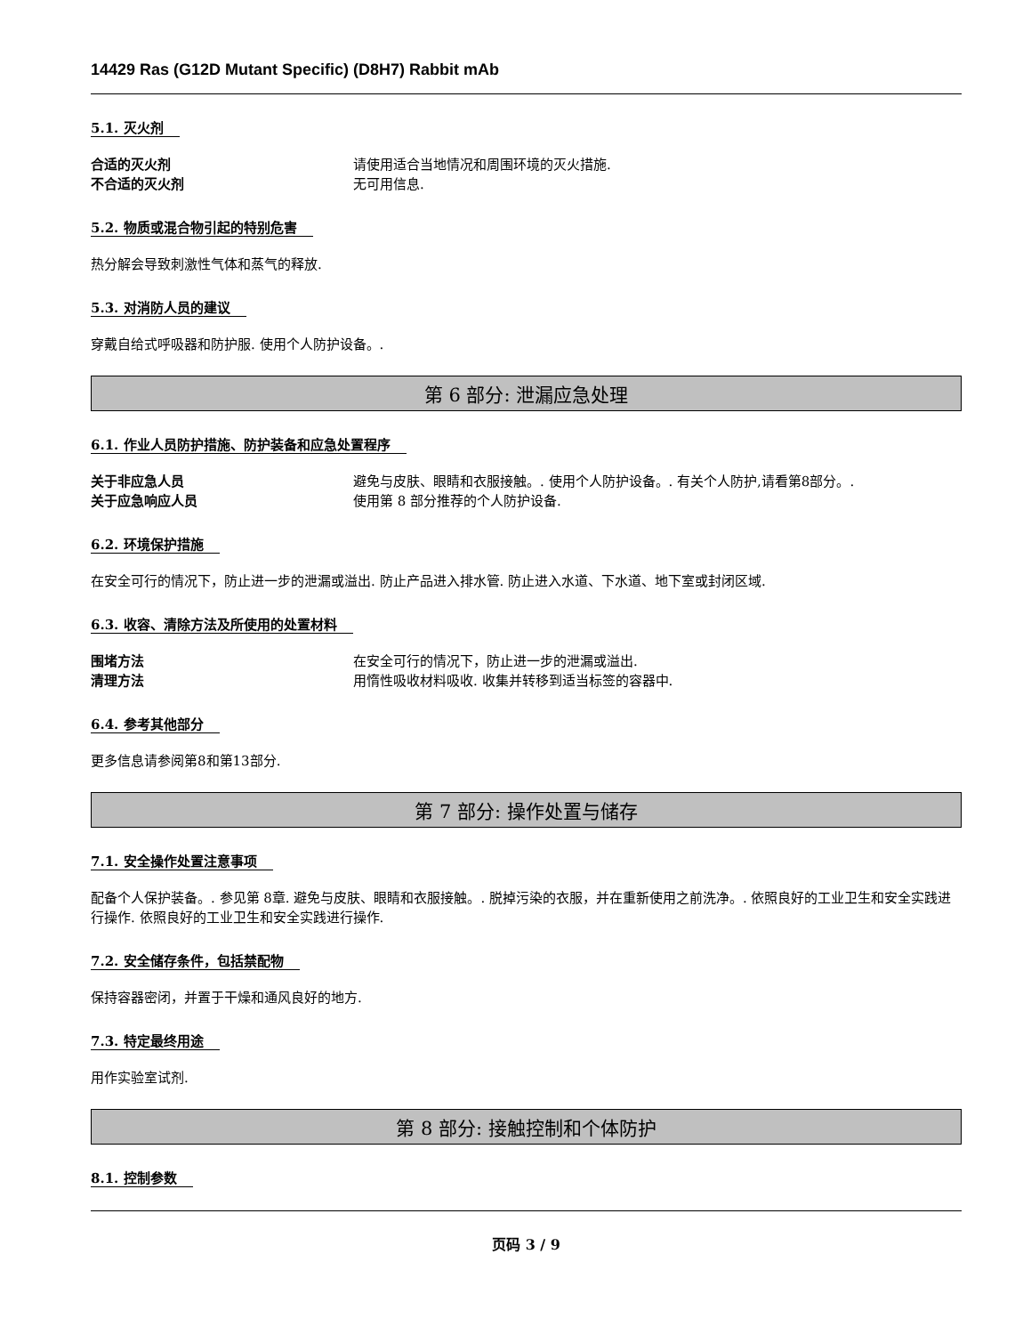14429 Ras (G12D Mutant Specific) (D8H7) Rabbit mAb
5.1. 灭火剂
合适的灭火剂 请使用适合当地情况和周围环境的灭火措施.
不合适的灭火剂 无可用信息.
5.2. 物质或混合物引起的特别危害
热分解会导致刺激性气体和蒸气的释放.
5.3. 对消防人员的建议
穿戴自给式呼吸器和防护服. 使用个人防护设备。.
第 6 部分: 泄漏应急处理
6.1. 作业人员防护措施、防护装备和应急处置程序
关于非应急人员 避免与皮肤、眼睛和衣服接触。. 使用个人防护设备。. 有关个人防护,请看第8部分。.
关于应急响应人员 使用第 8 部分推荐的个人防护设备.
6.2. 环境保护措施
在安全可行的情况下，防止进一步的泄漏或溢出. 防止产品进入排水管. 防止进入水道、下水道、地下室或封闭区域.
6.3. 收容、清除方法及所使用的处置材料
围堵方法 在安全可行的情况下，防止进一步的泄漏或溢出.
清理方法 用惰性吸收材料吸收. 收集并转移到适当标签的容器中.
6.4. 参考其他部分
更多信息请参阅第8和第13部分.
第 7 部分: 操作处置与储存
7.1. 安全操作处置注意事项
配备个人保护装备。. 参见第 8章. 避免与皮肤、眼睛和衣服接触。. 脱掉污染的衣服，并在重新使用之前洗净。. 依照良好的工业卫生和安全实践进行操作. 依照良好的工业卫生和安全实践进行操作.
7.2. 安全储存条件，包括禁配物
保持容器密闭，并置于干燥和通风良好的地方.
7.3. 特定最终用途
用作实验室试剂.
第 8 部分: 接触控制和个体防护
8.1. 控制参数
页码 3 / 9